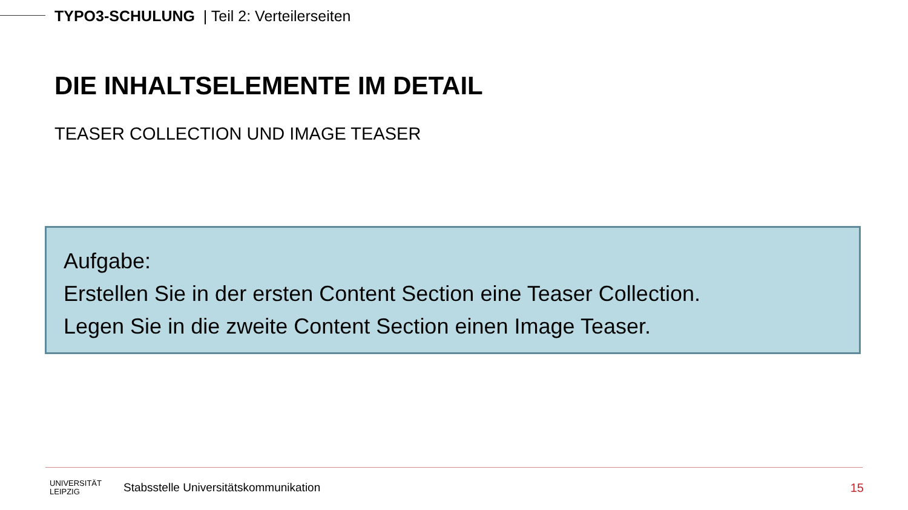TYPO3-SCHULUNG | Teil 2: Verteilerseiten
DIE INHALTSELEMENTE IM DETAIL
TEASER COLLECTION UND IMAGE TEASER
Aufgabe:
Erstellen Sie in der ersten Content Section eine Teaser Collection.
Legen Sie in die zweite Content Section einen Image Teaser.
UNIVERSITÄT
LEIPZIG
Stabsstelle Universitätskommunikation
15